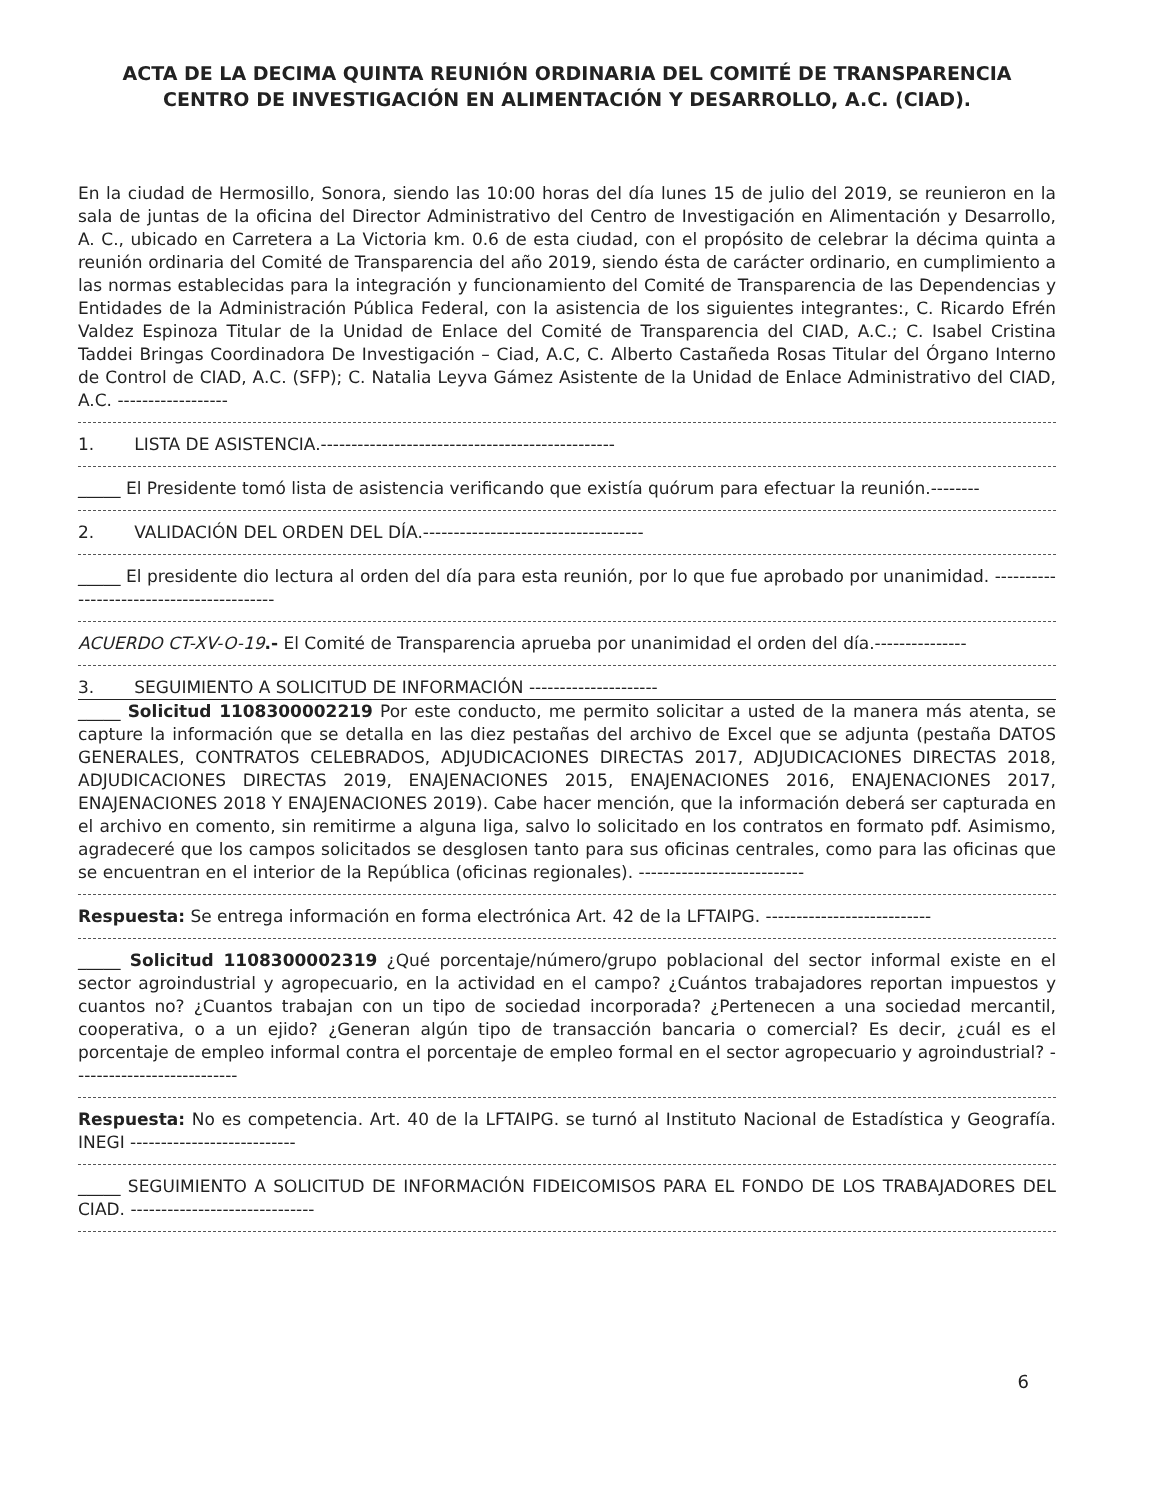ACTA DE LA DECIMA QUINTA REUNIÓN ORDINARIA DEL COMITÉ DE TRANSPARENCIA
CENTRO DE INVESTIGACIÓN EN ALIMENTACIÓN Y DESARROLLO, A.C. (CIAD).
En la ciudad de Hermosillo, Sonora, siendo las 10:00 horas del día lunes 15 de julio del 2019, se reunieron en la sala de juntas de la oficina del Director Administrativo del Centro de Investigación en Alimentación y Desarrollo, A. C., ubicado en Carretera a La Victoria km. 0.6 de esta ciudad, con el propósito de celebrar la décima quinta a reunión ordinaria del Comité de Transparencia del año 2019, siendo ésta de carácter ordinario, en cumplimiento a las normas establecidas para la integración y funcionamiento del Comité de Transparencia de las Dependencias y Entidades de la Administración Pública Federal, con la asistencia de los siguientes integrantes:, C. Ricardo Efrén Valdez Espinoza Titular de la Unidad de Enlace del Comité de Transparencia del CIAD, A.C.; C. Isabel Cristina Taddei Bringas Coordinadora De Investigación – Ciad, A.C, C. Alberto Castañeda Rosas Titular del Órgano Interno de Control de CIAD, A.C. (SFP); C. Natalia Leyva Gámez Asistente de la Unidad de Enlace Administrativo del CIAD, A.C. ------------------
1. LISTA DE ASISTENCIA.------------------------------------------------
_____ El Presidente tomó lista de asistencia verificando que existía quórum para efectuar la reunión.--------
2. VALIDACIÓN DEL ORDEN DEL DÍA.------------------------------------
_____ El presidente dio lectura al orden del día para esta reunión, por lo que fue aprobado por unanimidad. ------------------------------------------
ACUERDO CT-XV-O-19.- El Comité de Transparencia aprueba por unanimidad el orden del día.---------------
3. SEGUIMIENTO A SOLICITUD DE INFORMACIÓN ---------------------
_____ Solicitud 1108300002219 Por este conducto, me permito solicitar a usted de la manera más atenta, se capture la información que se detalla en las diez pestañas del archivo de Excel que se adjunta (pestaña DATOS GENERALES, CONTRATOS CELEBRADOS, ADJUDICACIONES DIRECTAS 2017, ADJUDICACIONES DIRECTAS 2018, ADJUDICACIONES DIRECTAS 2019, ENAJENACIONES 2015, ENAJENACIONES 2016, ENAJENACIONES 2017, ENAJENACIONES 2018 Y ENAJENACIONES 2019). Cabe hacer mención, que la información deberá ser capturada en el archivo en comento, sin remitirme a alguna liga, salvo lo solicitado en los contratos en formato pdf. Asimismo, agradeceré que los campos solicitados se desglosen tanto para sus oficinas centrales, como para las oficinas que se encuentran en el interior de la República (oficinas regionales). ---------------------------
Respuesta: Se entrega información en forma electrónica Art. 42 de la LFTAIPG. ---------------------------
_____ Solicitud 1108300002319 ¿Qué porcentaje/número/grupo poblacional del sector informal existe en el sector agroindustrial y agropecuario, en la actividad en el campo? ¿Cuántos trabajadores reportan impuestos y cuantos no? ¿Cuantos trabajan con un tipo de sociedad incorporada? ¿Pertenecen a una sociedad mercantil, cooperativa, o a un ejido? ¿Generan algún tipo de transacción bancaria o comercial? Es decir, ¿cuál es el porcentaje de empleo informal contra el porcentaje de empleo formal en el sector agropecuario y agroindustrial? ---------------------------
Respuesta: No es competencia. Art. 40 de la LFTAIPG. se turnó al Instituto Nacional de Estadística y Geografía. INEGI ---------------------------
_____ SEGUIMIENTO A SOLICITUD DE INFORMACIÓN FIDEICOMISOS PARA EL FONDO DE LOS TRABAJADORES DEL CIAD. ------------------------------
6